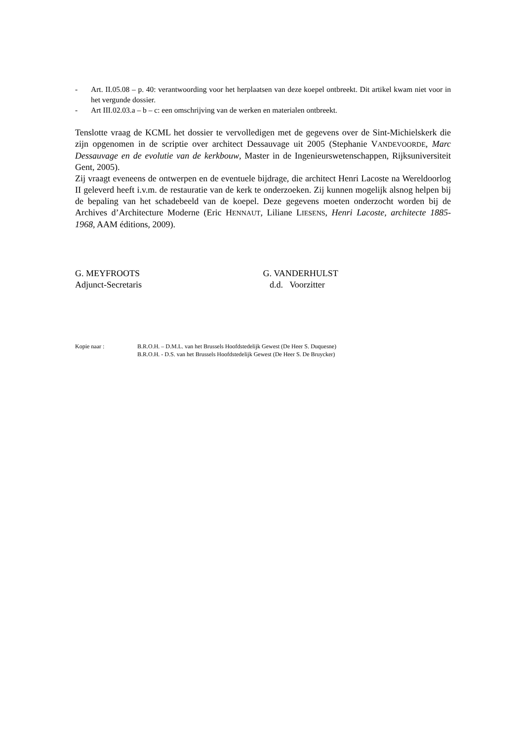- Art. II.05.08 – p. 40: verantwoording voor het herplaatsen van deze koepel ontbreekt. Dit artikel kwam niet voor in het vergunde dossier.
- Art III.02.03.a – b – c: een omschrijving van de werken en materialen ontbreekt.
Tenslotte vraag de KCML het dossier te vervolledigen met de gegevens over de Sint-Michielskerk die zijn opgenomen in de scriptie over architect Dessauvage uit 2005 (Stephanie VANDEVOORDE, Marc Dessauvage en de evolutie van de kerkbouw, Master in de Ingenieurswetenschappen, Rijksuniversiteit Gent, 2005).
Zij vraagt eveneens de ontwerpen en de eventuele bijdrage, die architect Henri Lacoste na Wereldoorlog II geleverd heeft i.v.m. de restauratie van de kerk te onderzoeken. Zij kunnen mogelijk alsnog helpen bij de bepaling van het schadebeeld van de koepel. Deze gegevens moeten onderzocht worden bij de Archives d’Architecture Moderne (Eric HENNAUT, Liliane LIESENS, Henri Lacoste, architecte 1885-1968, AAM éditions, 2009).
G. MEYFROOTS
Adjunct-Secretaris
G. VANDERHULST
d.d. Voorzitter
Kopie naar : B.R.O.H. – D.M.L. van het Brussels Hoofdstedelijk Gewest (De Heer S. Duquesne)
B.R.O.H. - D.S. van het Brussels Hoofdstedelijk Gewest (De Heer S. De Bruycker)